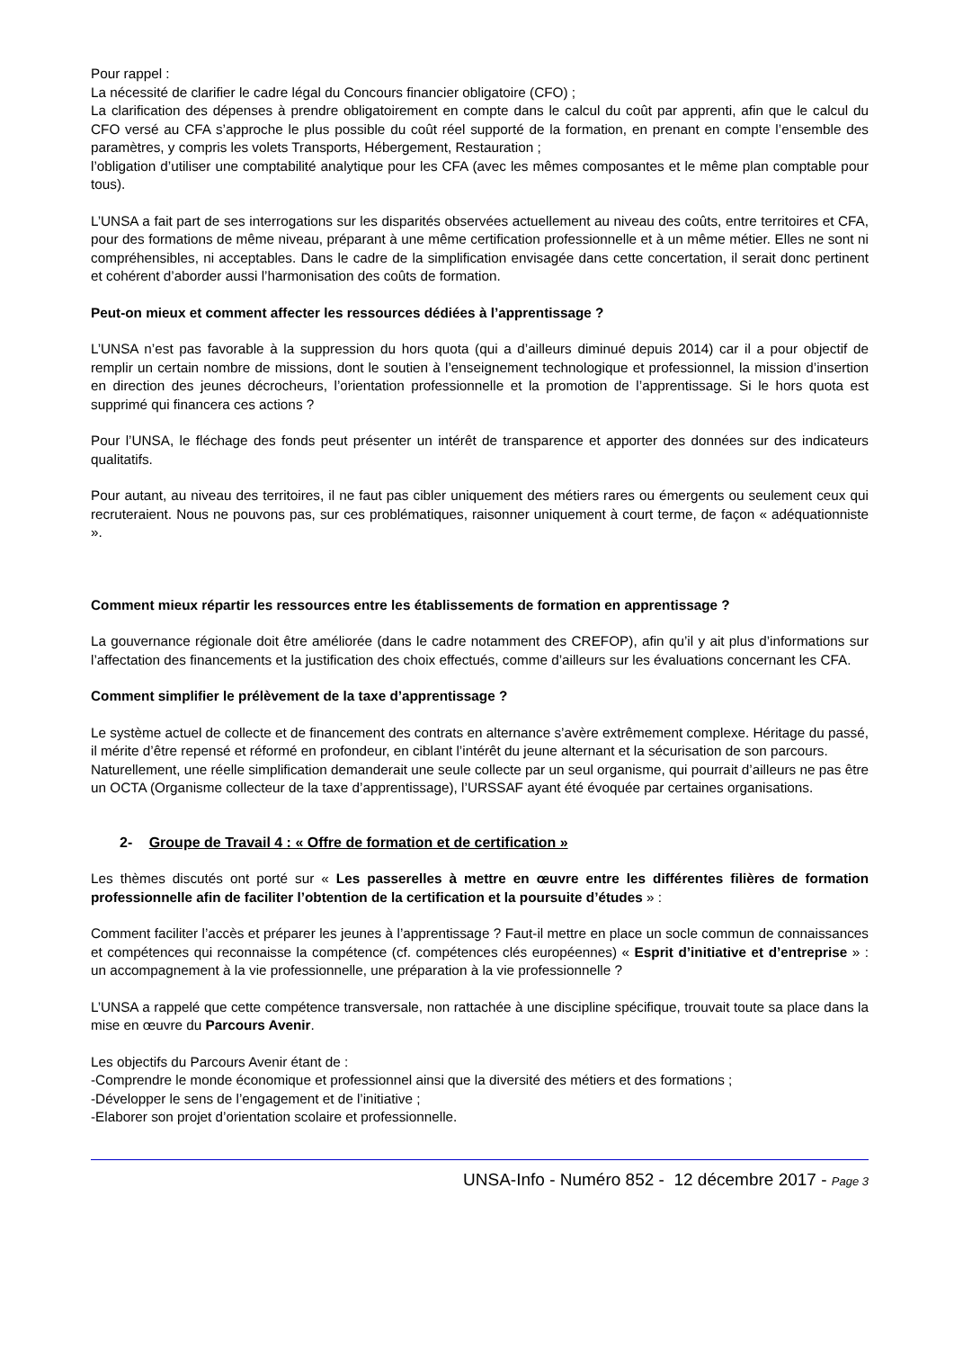Pour rappel :
La nécessité de clarifier le cadre légal du Concours financier obligatoire (CFO) ;
La clarification des dépenses à prendre obligatoirement en compte dans le calcul du coût par apprenti, afin que le calcul du CFO versé au CFA s’approche le plus possible du coût réel supporté de la formation, en prenant en compte l’ensemble des paramètres, y compris les volets Transports, Hébergement, Restauration ;
l’obligation d’utiliser une comptabilité analytique pour les CFA (avec les mêmes composantes et le même plan comptable pour tous).
L’UNSA a fait part de ses interrogations sur les disparités observées actuellement au niveau des coûts, entre territoires et CFA, pour des formations de même niveau, préparant à une même certification professionnelle et à un même métier. Elles ne sont ni compréhensibles, ni acceptables. Dans le cadre de la simplification envisagée dans cette concertation, il serait donc pertinent et cohérent d’aborder aussi l’harmonisation des coûts de formation.
Peut-on mieux et comment affecter les ressources dédiées à l’apprentissage ?
L’UNSA n’est pas favorable à la suppression du hors quota (qui a d’ailleurs diminué depuis 2014) car il a pour objectif de remplir un certain nombre de missions, dont le soutien à l’enseignement technologique et professionnel, la mission d’insertion en direction des jeunes décrocheurs, l’orientation professionnelle et la promotion de l’apprentissage. Si le hors quota est supprimé qui financera ces actions ?
Pour l’UNSA, le fléchage des fonds peut présenter un intérêt de transparence et apporter des données sur des indicateurs qualitatifs.
Pour autant, au niveau des territoires, il ne faut pas cibler uniquement des métiers rares ou émergents ou seulement ceux qui recruteraient. Nous ne pouvons pas, sur ces problématiques, raisonner uniquement à court terme, de façon « adéquationniste ».
Comment mieux répartir les ressources entre les établissements de formation en apprentissage ?
La gouvernance régionale doit être améliorée (dans le cadre notamment des CREFOP), afin qu’il y ait plus d’informations sur l’affectation des financements et la justification des choix effectués, comme d’ailleurs sur les évaluations concernant les CFA.
Comment simplifier le prélèvement de la taxe d’apprentissage ?
Le système actuel de collecte et de financement des contrats en alternance s’avère extrêmement complexe. Héritage du passé, il mérite d’être repensé et réformé en profondeur, en ciblant l’intérêt du jeune alternant et la sécurisation de son parcours.
Naturellement, une réelle simplification demanderait une seule collecte par un seul organisme, qui pourrait d’ailleurs ne pas être un OCTA (Organisme collecteur de la taxe d’apprentissage), l’URSSAF ayant été évoquée par certaines organisations.
2- Groupe de Travail 4 : « Offre de formation et de certification »
Les thèmes discutés ont porté sur « Les passerelles à mettre en œuvre entre les différentes filières de formation professionnelle afin de faciliter l’obtention de la certification et la poursuite d’études » :
Comment faciliter l’accès et préparer les jeunes à l’apprentissage ? Faut-il mettre en place un socle commun de connaissances et compétences qui reconnaisse la compétence (cf. compétences clés européennes) « Esprit d’initiative et d’entreprise » : un accompagnement à la vie professionnelle, une préparation à la vie professionnelle ?
L’UNSA a rappelé que cette compétence transversale, non rattachée à une discipline spécifique, trouvait toute sa place dans la mise en œuvre du Parcours Avenir.
Les objectifs du Parcours Avenir étant de :
-Comprendre le monde économique et professionnel ainsi que la diversité des métiers et des formations ;
-Développer le sens de l’engagement et de l’initiative ;
-Elaborer son projet d’orientation scolaire et professionnelle.
UNSA-Info - Numéro 852 - 12 décembre 2017 - Page 3